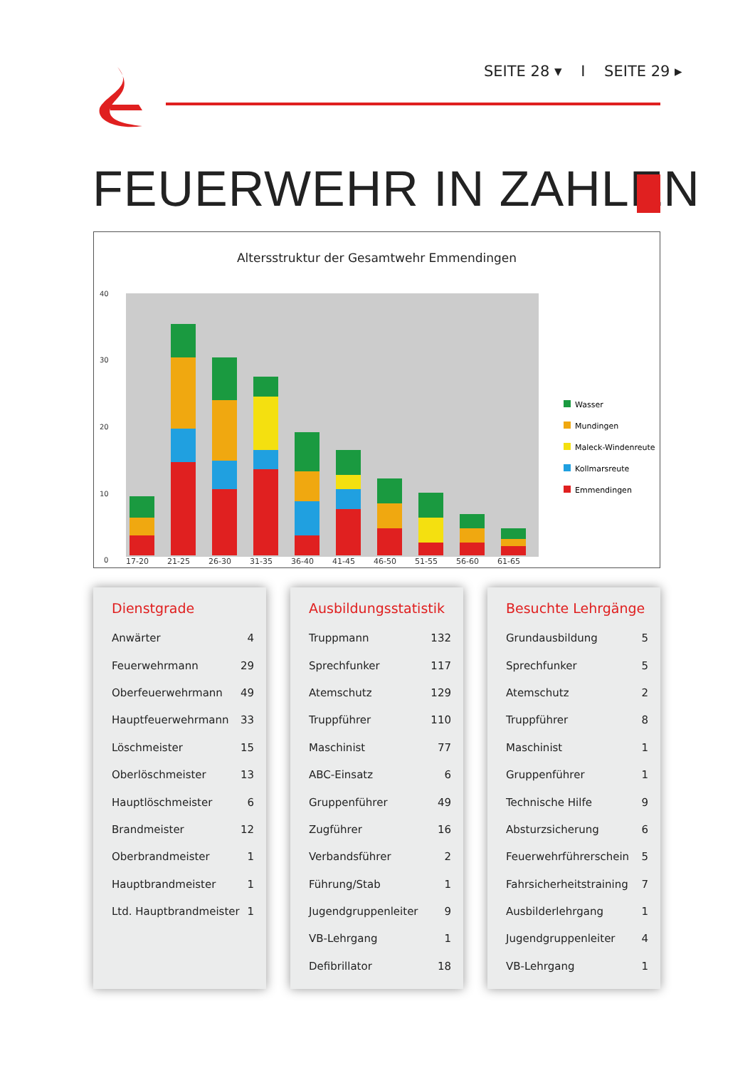SEITE 28 ▾ I SEITE 29 ▸
FEUERWEHR IN ZAHLEN
Altersstruktur der Gesamtwehr Emmendingen
40
30
20
10
0
17-20
21-25
26-30
31-35
36-40
41-45
46-50
51-55
56-60
61-65
Wasser
Mundingen
Maleck-Windenreute
Kollmarsreute
Emmendingen
Dienstgrade
| Anwärter | 4 |
| Feuerwehrmann | 29 |
| Oberfeuerwehrmann | 49 |
| Hauptfeuerwehrmann | 33 |
| Löschmeister | 15 |
| Oberlöschmeister | 13 |
| Hauptlöschmeister | 6 |
| Brandmeister | 12 |
| Oberbrandmeister | 1 |
| Hauptbrandmeister | 1 |
| Ltd. Hauptbrandmeister | 1 |
Ausbildungsstatistik
| Truppmann | 132 |
| Sprechfunker | 117 |
| Atemschutz | 129 |
| Truppführer | 110 |
| Maschinist | 77 |
| ABC-Einsatz | 6 |
| Gruppenführer | 49 |
| Zugführer | 16 |
| Verbandsführer | 2 |
| Führung/Stab | 1 |
| Jugendgruppenleiter | 9 |
| VB-Lehrgang | 1 |
| Defibrillator | 18 |
Besuchte Lehrgänge
| Grundausbildung | 5 |
| Sprechfunker | 5 |
| Atemschutz | 2 |
| Truppführer | 8 |
| Maschinist | 1 |
| Gruppenführer | 1 |
| Technische Hilfe | 9 |
| Absturzsicherung | 6 |
| Feuerwehrführerschein | 5 |
| Fahrsicherheitstraining | 7 |
| Ausbilderlehrgang | 1 |
| Jugendgruppenleiter | 4 |
| VB-Lehrgang | 1 |